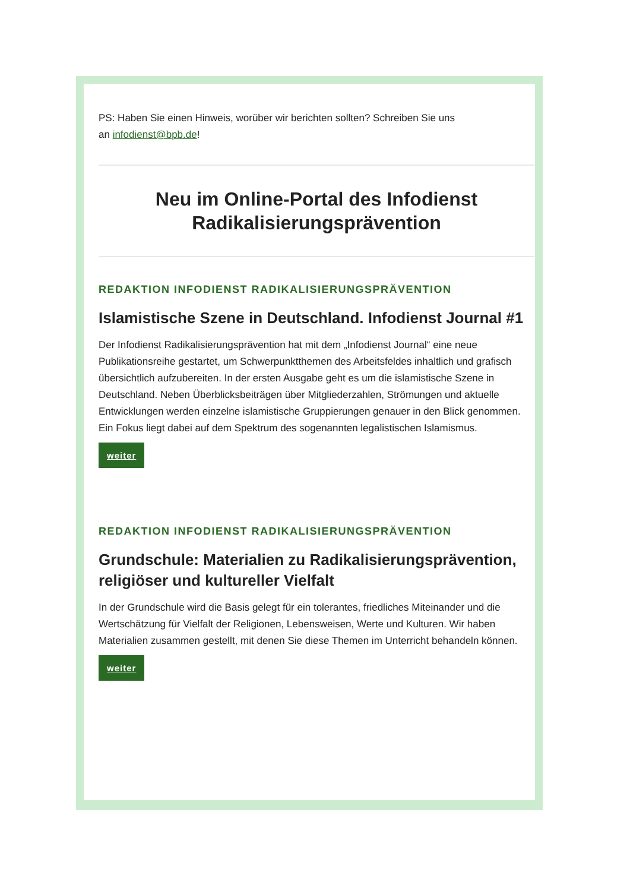PS: Haben Sie einen Hinweis, worüber wir berichten sollten? Schreiben Sie uns
an infodienst@bpb.de!
Neu im Online-Portal des Infodienst Radikalisierungsprävention
REDAKTION INFODIENST RADIKALISIERUNGSPRÄVENTION
Islamistische Szene in Deutschland. Infodienst Journal #1
Der Infodienst Radikalisierungsprävention hat mit dem „Infodienst Journal“ eine neue Publikationsreihe gestartet, um Schwerpunktthemen des Arbeitsfeldes inhaltlich und grafisch übersichtlich aufzubereiten. In der ersten Ausgabe geht es um die islamistische Szene in Deutschland. Neben Überblicksbeiträgen über Mitgliederzahlen, Strömungen und aktuelle Entwicklungen werden einzelne islamistische Gruppierungen genauer in den Blick genommen. Ein Fokus liegt dabei auf dem Spektrum des sogenannten legalistischen Islamismus.
weiter
REDAKTION INFODIENST RADIKALISIERUNGSPRÄVENTION
Grundschule: Materialien zu Radikalisierungsprävention, religiöser und kultureller Vielfalt
In der Grundschule wird die Basis gelegt für ein tolerantes, friedliches Miteinander und die Wertschätzung für Vielfalt der Religionen, Lebensweisen, Werte und Kulturen. Wir haben Materialien zusammen gestellt, mit denen Sie diese Themen im Unterricht behandeln können.
weiter